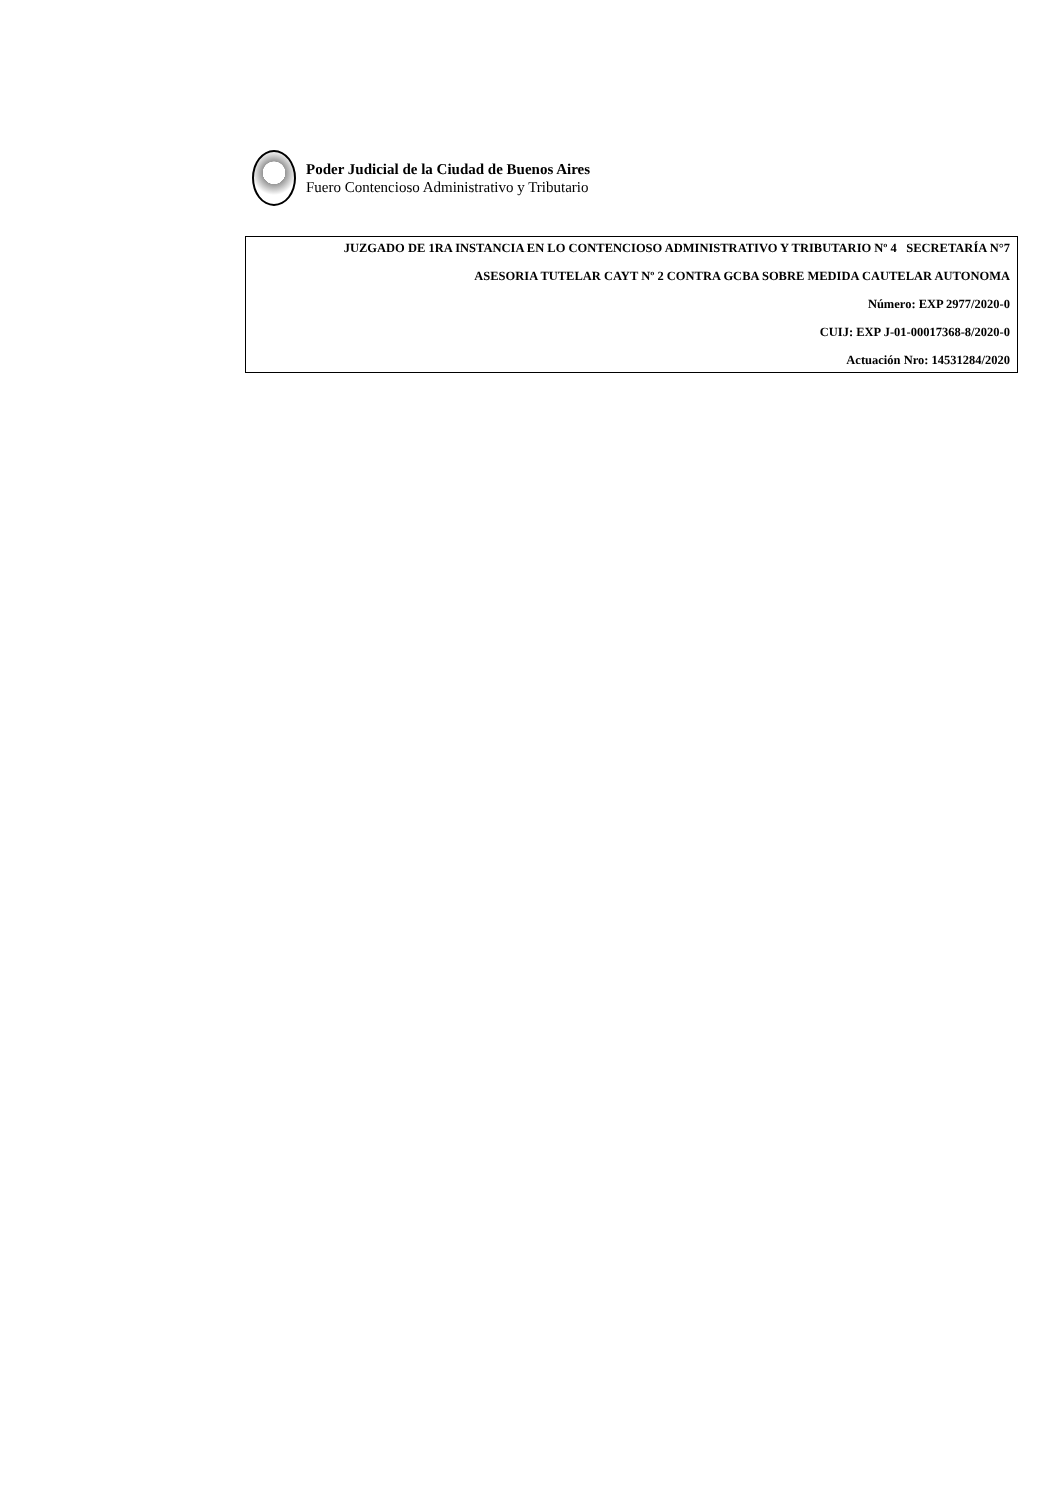Poder Judicial de la Ciudad de Buenos Aires
Fuero Contencioso Administrativo y Tributario
JUZGADO DE 1RA INSTANCIA EN LO CONTENCIOSO ADMINISTRATIVO Y TRIBUTARIO Nº 4 SECRETARÍA N°7
ASESORIA TUTELAR CAYT Nº 2 CONTRA GCBA SOBRE MEDIDA CAUTELAR AUTONOMA
Número: EXP 2977/2020-0
CUIJ: EXP J-01-00017368-8/2020-0
Actuación Nro: 14531284/2020